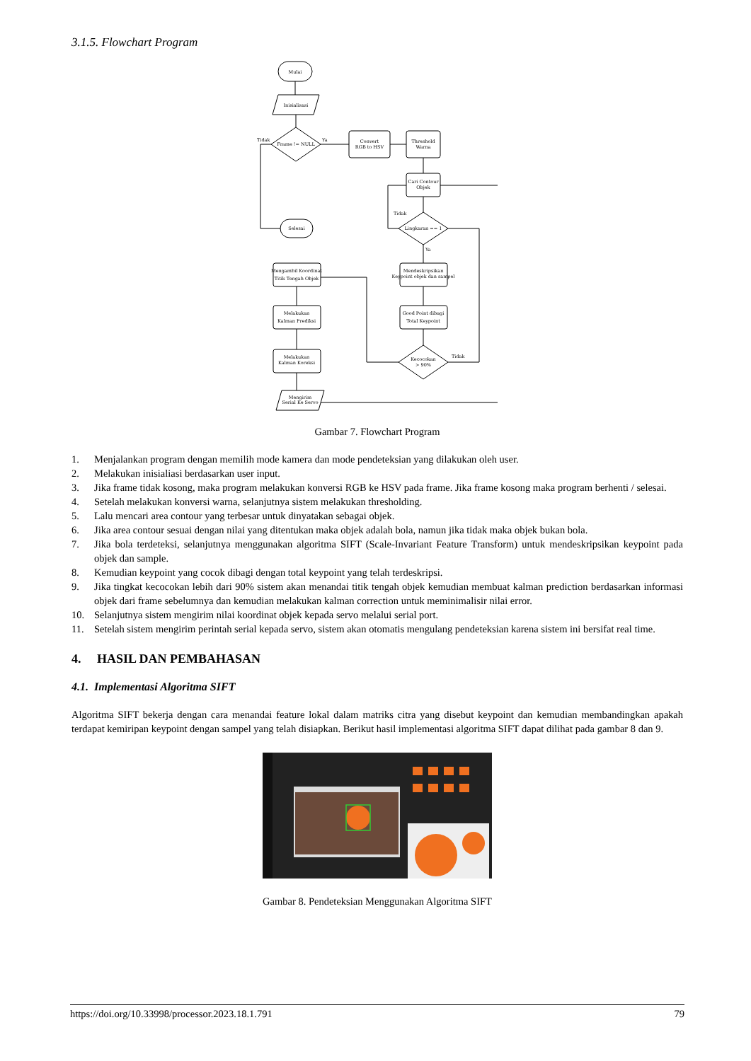3.1.5. Flowchart Program
Mulai
Inisialisasi
Frame != NULL
Convert
RGB to HSV
Threshold
Warna
Cari Contour
Objek
Lingkaran == 1
Selesai
Mendeskripsikan
Keypoint objek dan sampel
Good Point dibagi
Total Keypoint
Kecocokan
> 90%
Mengambil Koordinat
Titik Tengah Objek
Melakukan
Kalman Prediksi
Melakukan
Kalman Koreksi
Mengirim
Serial Ke Servo
Tidak
Ya
Tidak
Ya
Tidak
Gambar 7. Flowchart Program
1. Menjalankan program dengan memilih mode kamera dan mode pendeteksian yang dilakukan oleh user.
2. Melakukan inisialiasi berdasarkan user input.
3. Jika frame tidak kosong, maka program melakukan konversi RGB ke HSV pada frame. Jika frame kosong maka program berhenti / selesai.
4. Setelah melakukan konversi warna, selanjutnya sistem melakukan thresholding.
5. Lalu mencari area contour yang terbesar untuk dinyatakan sebagai objek.
6. Jika area contour sesuai dengan nilai yang ditentukan maka objek adalah bola, namun jika tidak maka objek bukan bola.
7. Jika bola terdeteksi, selanjutnya menggunakan algoritma SIFT (Scale-Invariant Feature Transform) untuk mendeskripsikan keypoint pada objek dan sample.
8. Kemudian keypoint yang cocok dibagi dengan total keypoint yang telah terdeskripsi.
9. Jika tingkat kecocokan lebih dari 90% sistem akan menandai titik tengah objek kemudian membuat kalman prediction berdasarkan informasi objek dari frame sebelumnya dan kemudian melakukan kalman correction untuk meminimalisir nilai error.
10. Selanjutnya sistem mengirim nilai koordinat objek kepada servo melalui serial port.
11. Setelah sistem mengirim perintah serial kepada servo, sistem akan otomatis mengulang pendeteksian karena sistem ini bersifat real time.
4. HASIL DAN PEMBAHASAN
4.1. Implementasi Algoritma SIFT
Algoritma SIFT bekerja dengan cara menandai feature lokal dalam matriks citra yang disebut keypoint dan kemudian membandingkan apakah terdapat kemiripan keypoint dengan sampel yang telah disiapkan. Berikut hasil implementasi algoritma SIFT dapat dilihat pada gambar 8 dan 9.
Gambar 8. Pendeteksian Menggunakan Algoritma SIFT
https://doi.org/10.33998/processor.2023.18.1.791 79